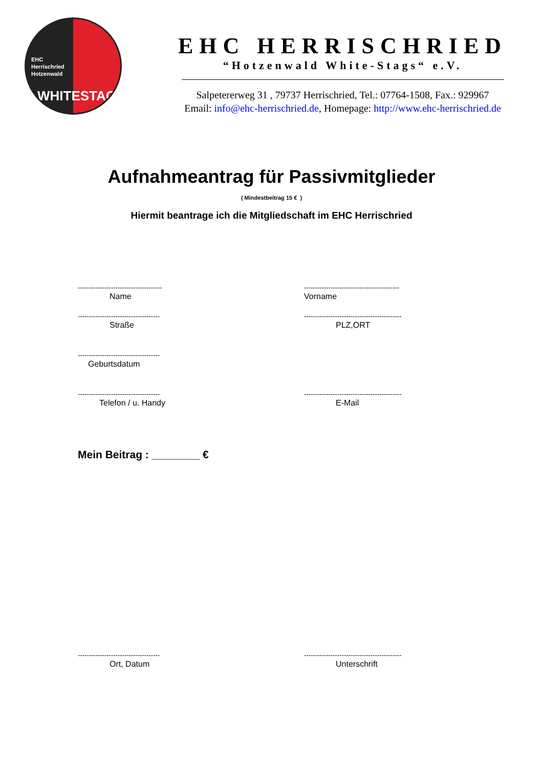EHC
Herrischried
Hotzenwald
WHITESTAGS
EHC HERRISCHRIED
“Hotzenwald White-Stags“ e.V.
Salpetererweg 31 , 79737 Herrischried, Tel.: 07764-1508, Fax.: 929967
Email: info@ehc-herrischried.de, Homepage: http://www.ehc-herrischried.de
Aufnahmeantrag für Passivmitglieder
( Mindestbeitrag 15 € )
Hiermit beantrage ich die Mitgliedschaft im EHC Herrischried
--------------------------------------
Name
-------------------------------------------
Vorname
-------------------------------------
Straße
--------------------------------------------
PLZ,ORT
-------------------------------------
Geburtsdatum
-------------------------------------
Telefon / u. Handy
--------------------------------------------
E-Mail
Mein Beitrag : ________ €
-------------------------------------
Ort, Datum
--------------------------------------------
Unterschrift